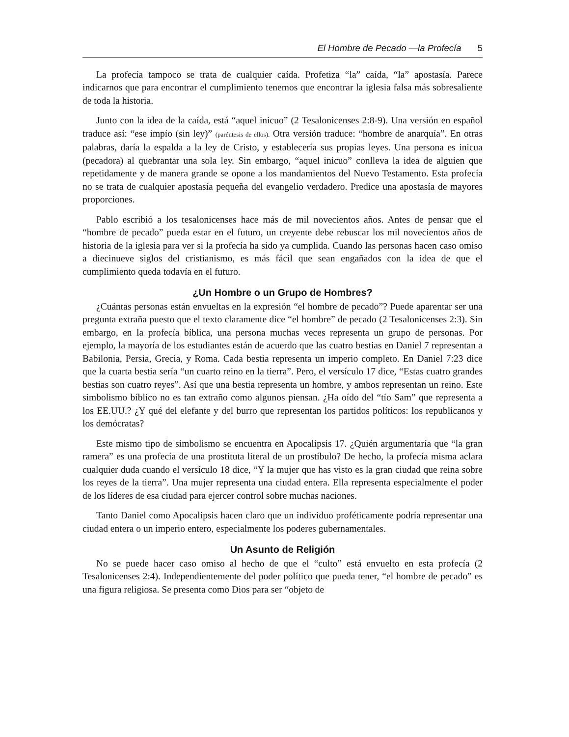El Hombre de Pecado —la Profecía 5
La profecía tampoco se trata de cualquier caída. Profetiza “la” caída, “la” apostasía. Parece indicarnos que para encontrar el cumplimiento tenemos que encontrar la iglesia falsa más sobresaliente de toda la historia.
Junto con la idea de la caída, está “aquel inicuo” (2 Tesalonicenses 2:8-9). Una versión en español traduce así: “ese impío (sin ley)” (paréntesis de ellos). Otra versión traduce: “hombre de anarquía”. En otras palabras, daría la espalda a la ley de Cristo, y establecería sus propias leyes. Una persona es inicua (pecadora) al quebrantar una sola ley. Sin embargo, “aquel inicuo” conlleva la idea de alguien que repetidamente y de manera grande se opone a los mandamientos del Nuevo Testamento. Esta profecía no se trata de cualquier apostasía pequeña del evangelio verdadero. Predice una apostasía de mayores proporciones.
Pablo escribió a los tesalonicenses hace más de mil novecientos años. Antes de pensar que el “hombre de pecado” pueda estar en el futuro, un creyente debe rebuscar los mil novecientos años de historia de la iglesia para ver si la profecía ha sido ya cumplida. Cuando las personas hacen caso omiso a diecinueve siglos del cristianismo, es más fácil que sean engañados con la idea de que el cumplimiento queda todavía en el futuro.
¿Un Hombre o un Grupo de Hombres?
¿Cuántas personas están envueltas en la expresión “el hombre de pecado”? Puede aparentar ser una pregunta extraña puesto que el texto claramente dice “el hombre” de pecado (2 Tesalonicenses 2:3). Sin embargo, en la profecía bíblica, una persona muchas veces representa un grupo de personas. Por ejemplo, la mayoría de los estudiantes están de acuerdo que las cuatro bestias en Daniel 7 representan a Babilonia, Persia, Grecia, y Roma. Cada bestia representa un imperio completo. En Daniel 7:23 dice que la cuarta bestia sería “un cuarto reino en la tierra”. Pero, el versículo 17 dice, “Estas cuatro grandes bestias son cuatro reyes”. Así que una bestia representa un hombre, y ambos representan un reino. Este simbolismo bíblico no es tan extraño como algunos piensan. ¿Ha oído del “tío Sam” que representa a los EE.UU.? ¿Y qué del elefante y del burro que representan los partidos políticos: los republicanos y los demócratas?
Este mismo tipo de simbolismo se encuentra en Apocalipsis 17. ¿Quién argumentaría que “la gran ramera” es una profecía de una prostituta literal de un prostíbulo? De hecho, la profecía misma aclara cualquier duda cuando el versículo 18 dice, “Y la mujer que has visto es la gran ciudad que reina sobre los reyes de la tierra”. Una mujer representa una ciudad entera. Ella representa especialmente el poder de los líderes de esa ciudad para ejercer control sobre muchas naciones.
Tanto Daniel como Apocalipsis hacen claro que un individuo proféticamente podría representar una ciudad entera o un imperio entero, especialmente los poderes gubernamentales.
Un Asunto de Religión
No se puede hacer caso omiso al hecho de que el “culto” está envuelto en esta profecía (2 Tesalonicenses 2:4). Independientemente del poder político que pueda tener, “el hombre de pecado” es una figura religiosa. Se presenta como Dios para ser “objeto de